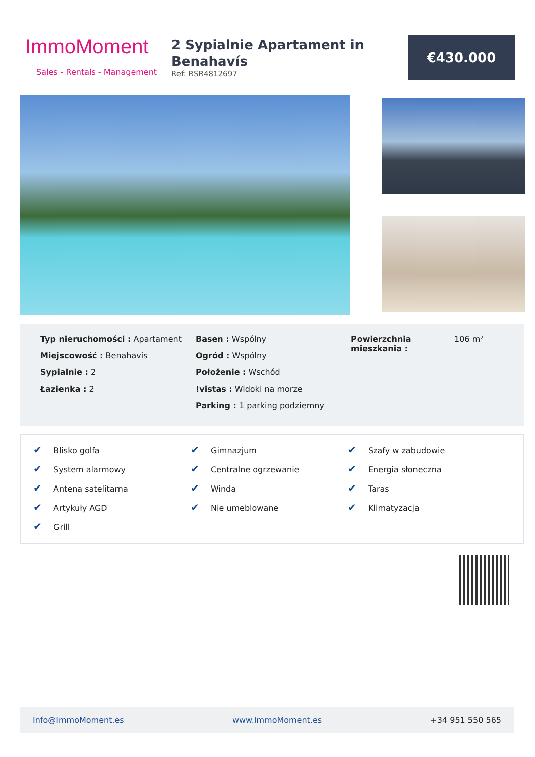ImmoMoment
Sales - Rentals - Management
2 Sypialnie Apartament in Benahavís
Ref: RSR4812697
€430.000
Typ nieruchomości : Apartament
Miejscowość : Benahavís
Sypialnie : 2
Łazienka : 2
Basen : Wspólny
Ogród : Wspólny
Położenie : Wschód
!vistas : Widoki na morze
Parking : 1 parking podziemny
Powierzchnia mieszkania : 106 m²
✔ Blisko golfa
✔ System alarmowy
✔ Antena satelitarna
✔ Artykuły AGD
✔ Grill
✔ Gimnazjum
✔ Centralne ogrzewanie
✔ Winda
✔ Nie umeblowane
✔ Szafy w zabudowie
✔ Energia słoneczna
✔ Taras
✔ Klimatyzacja
Info@ImmoMoment.es www.ImmoMoment.es +34 951 550 565